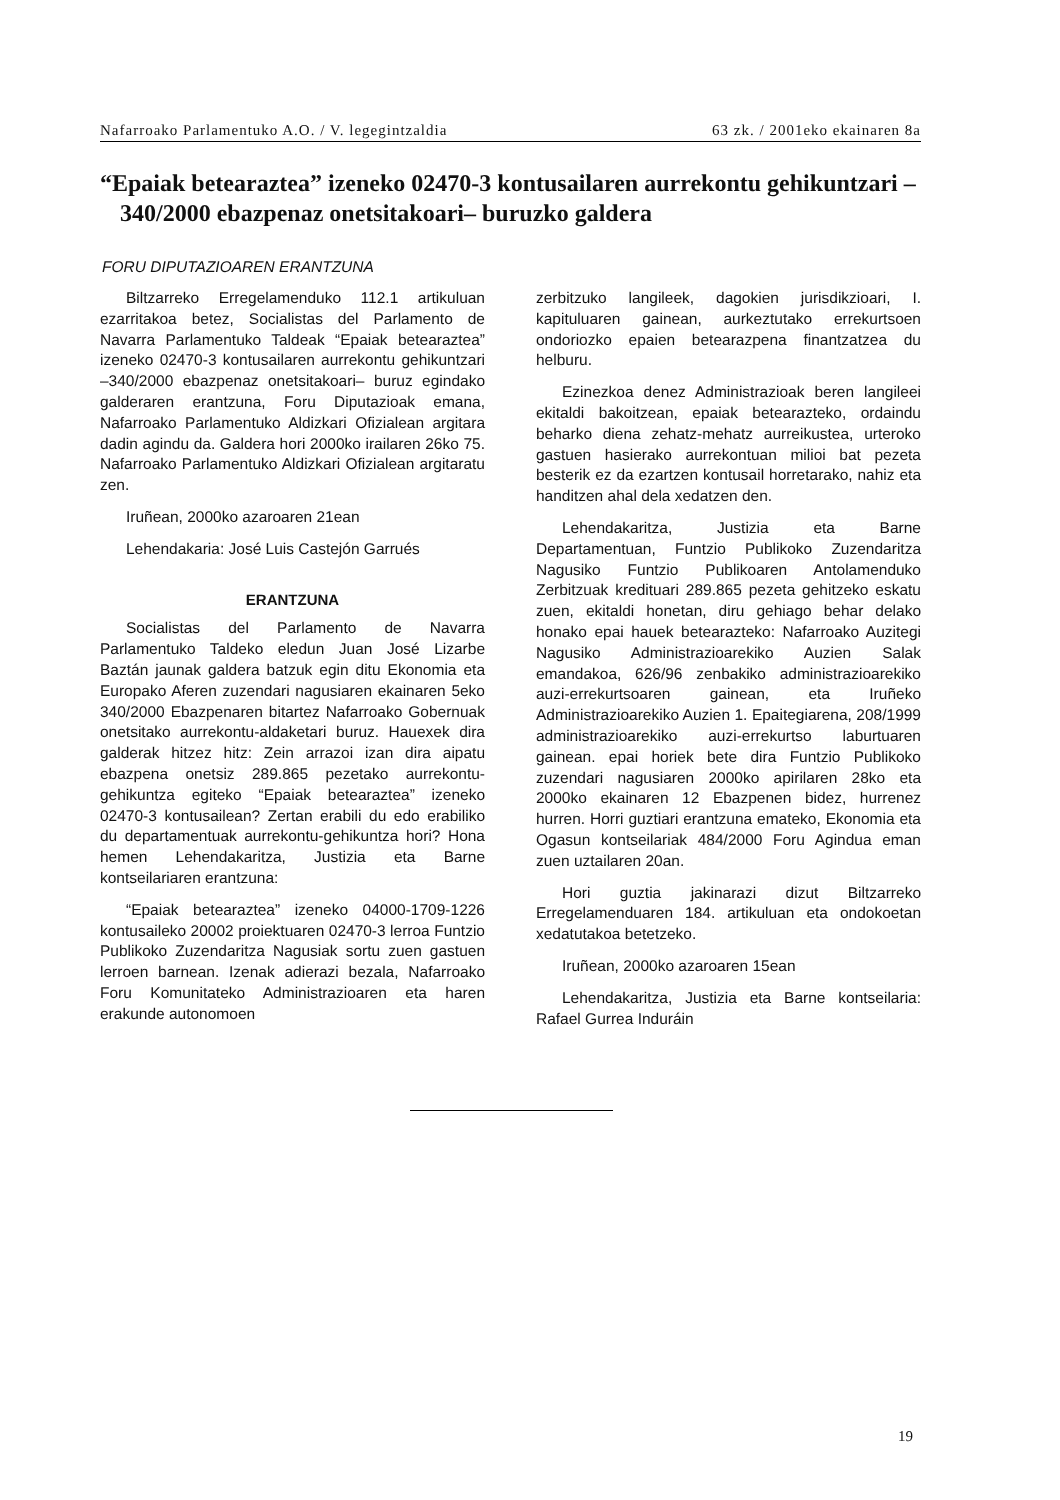Nafarroako Parlamentuko A.O. / V. legegintzaldia 63 zk. / 2001eko ekainaren 8a
“Epaiak betearaztea” izeneko 02470-3 kontusailaren aurrekontu gehikuntzari –340/2000 ebazpenaz onetsitakoari– buruzko galdera
FORU DIPUTAZIOAREN ERANTZUNA
Biltzarreko Erregelamenduko 112.1 artikuluan ezarritakoa betez, Socialistas del Parlamento de Navarra Parlamentuko Taldeak “Epaiak betearaztea” izeneko 02470-3 kontusailaren aurrekontu gehikuntzari –340/2000 ebazpenaz onetsitakoari– buruz egindako galderaren erantzuna, Foru Diputazioak emana, Nafarroako Parlamentuko Aldizkari Ofizialean argitara dadin agindu da. Galdera hori 2000ko irailaren 26ko 75. Nafarroako Parlamentuko Aldizkari Ofizialean argitaratu zen.
Iruñean, 2000ko azaroaren 21ean
Lehendakaria: José Luis Castejón Garrués
ERANTZUNA
Socialistas del Parlamento de Navarra Parlamentuko Taldeko eledun Juan José Lizarbe Baztán jaunak galdera batzuk egin ditu Ekonomia eta Europako Aferen zuzendari nagusiaren ekainaren 5eko 340/2000 Ebazpenaren bitartez Nafarroako Gobernuak onetsitako aurrekontu-aldaketari buruz. Hauexek dira galderak hitzez hitz: Zein arrazoi izan dira aipatu ebazpena onetsiz 289.865 pezetako aurrekontu-gehikuntza egiteko “Epaiak betearaztea” izeneko 02470-3 kontusailean? Zertan erabili du edo erabiliko du departamentuak aurrekontu-gehikuntza hori? Hona hemen Lehendakaritza, Justizia eta Barne kontseilariaren erantzuna:
“Epaiak betearaztea” izeneko 04000-1709-1226 kontusaileko 20002 proiektuaren 02470-3 lerroa Funtzio Publikoko Zuzendaritza Nagusiak sortu zuen gastuen lerroen barnean. Izenak adierazi bezala, Nafarroako Foru Komunitateko Administrazioaren eta haren erakunde autonomoen
zerbitzuko langileek, dagokien jurisdikzioari, I. kapituluaren gainean, aurkeztutako errekurtsoen ondoriozko epaien betearazpena finantzatzea du helburu.
Ezinezkoa denez Administrazioak beren langileei ekitaldi bakoitzean, epaiak betearazteko, ordaindu beharko diena zehatz-mehatz aurreikustea, urteroko gastuen hasierako aurrekontuan milioi bat pezeta besterik ez da ezartzen kontusail horretarako, nahiz eta handitzen ahal dela xedatzen den.
Lehendakaritza, Justizia eta Barne Departamentuan, Funtzio Publikoko Zuzendaritza Nagusiko Funtzio Publikoaren Antolamenduko Zerbitzuak kredituari 289.865 pezeta gehitzeko eskatu zuen, ekitaldi honetan, diru gehiago behar delako honako epai hauek betearazteko: Nafarroako Auzitegi Nagusiko Administrazioarekiko Auzien Salak emandakoa, 626/96 zenbakiko administrazioarekiko auzi-errekurtsoaren gainean, eta Iruñeko Administrazioarekiko Auzien 1. Epaitegiarena, 208/1999 administrazioarekiko auzi-errekurtso laburtuaren gainean. epai horiek bete dira Funtzio Publikoko zuzendari nagusiaren 2000ko apirilaren 28ko eta 2000ko ekainaren 12 Ebazpenen bidez, hurrenez hurren. Horri guztiari erantzuna emateko, Ekonomia eta Ogasun kontseilariak 484/2000 Foru Agindua eman zuen uztailaren 20an.
Hori guztia jakinarazi dizut Biltzarreko Erregelamenduaren 184. artikuluan eta ondokoetan xedatutakoa betetzeko.
Iruñean, 2000ko azaroaren 15ean
Lehendakaritza, Justizia eta Barne kontseilaria: Rafael Gurrea Induráin
19